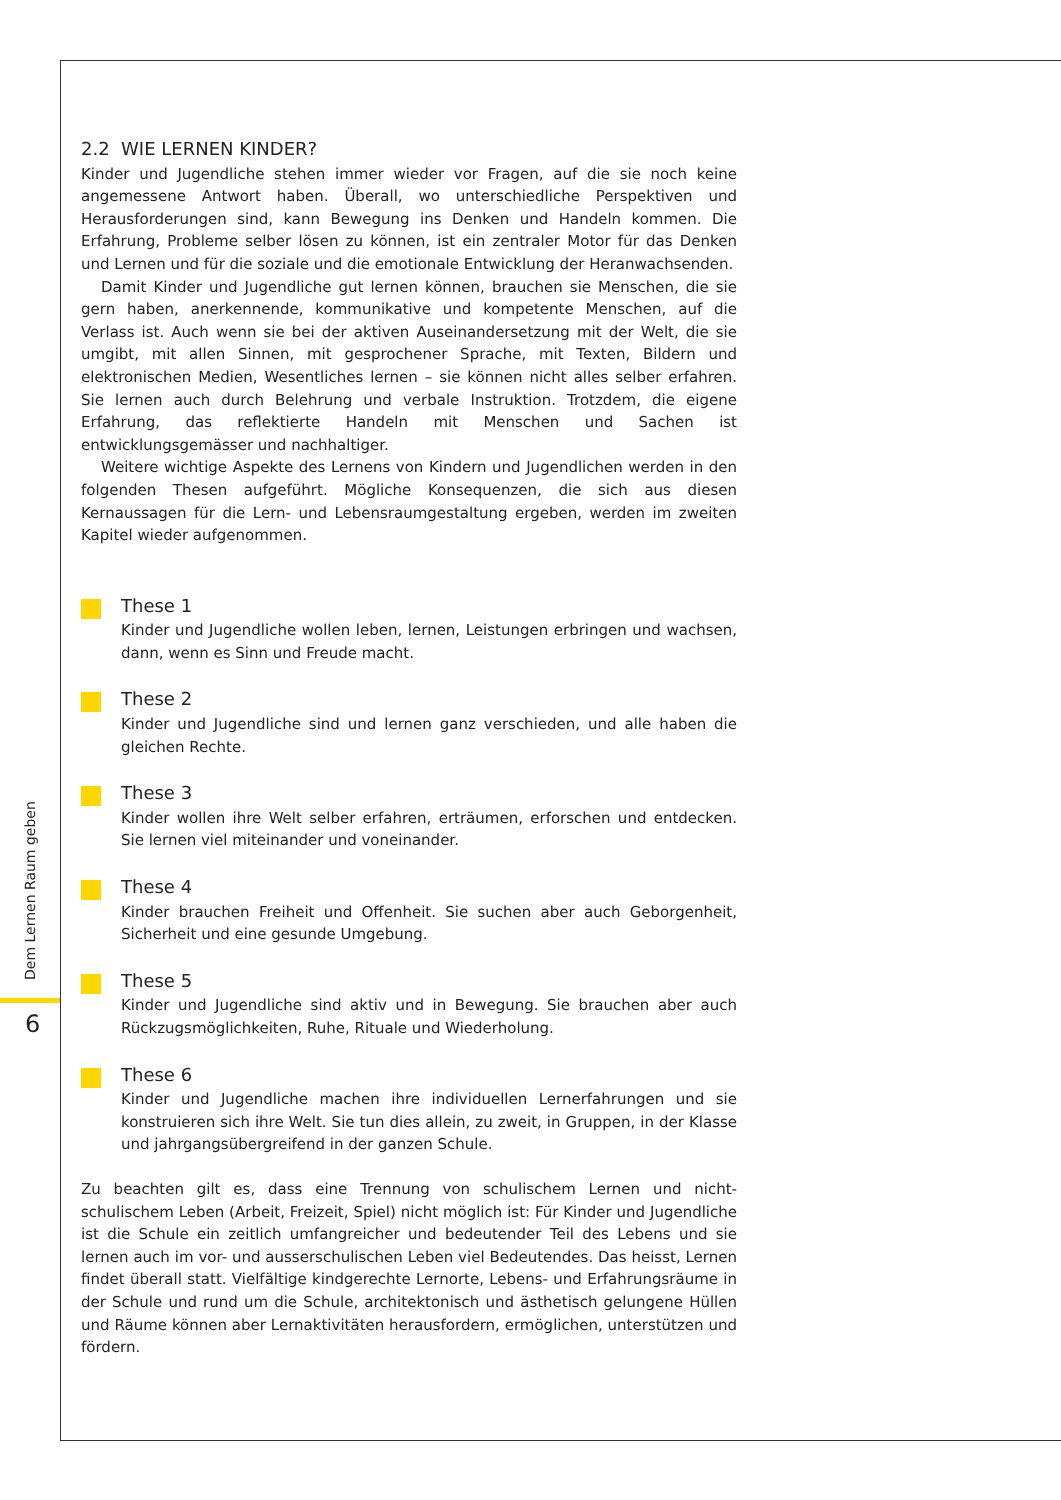Dem Lernen Raum geben
6
2.2 WIE LERNEN KINDER?
Kinder und Jugendliche stehen immer wieder vor Fragen, auf die sie noch keine angemessene Antwort haben. Überall, wo unterschiedliche Perspektiven und Herausforderungen sind, kann Bewegung ins Denken und Handeln kommen. Die Erfahrung, Probleme selber lösen zu können, ist ein zentraler Motor für das Denken und Lernen und für die soziale und die emotionale Entwicklung der Heranwachsenden.
Damit Kinder und Jugendliche gut lernen können, brauchen sie Menschen, die sie gern haben, anerkennende, kommunikative und kompetente Menschen, auf die Verlass ist. Auch wenn sie bei der aktiven Auseinandersetzung mit der Welt, die sie umgibt, mit allen Sinnen, mit gesprochener Sprache, mit Texten, Bildern und elektronischen Medien, Wesentliches lernen – sie können nicht alles selber erfahren. Sie lernen auch durch Belehrung und verbale Instruktion. Trotzdem, die eigene Erfahrung, das reflektierte Handeln mit Menschen und Sachen ist entwicklungsgemässer und nachhaltiger.
Weitere wichtige Aspekte des Lernens von Kindern und Jugendlichen werden in den folgenden Thesen aufgeführt. Mögliche Konsequenzen, die sich aus diesen Kernaussagen für die Lern- und Lebensraumgestaltung ergeben, werden im zweiten Kapitel wieder aufgenommen.
These 1
Kinder und Jugendliche wollen leben, lernen, Leistungen erbringen und wachsen, dann, wenn es Sinn und Freude macht.
These 2
Kinder und Jugendliche sind und lernen ganz verschieden, und alle haben die gleichen Rechte.
These 3
Kinder wollen ihre Welt selber erfahren, erträumen, erforschen und entdecken. Sie lernen viel miteinander und voneinander.
These 4
Kinder brauchen Freiheit und Offenheit. Sie suchen aber auch Geborgenheit, Sicherheit und eine gesunde Umgebung.
These 5
Kinder und Jugendliche sind aktiv und in Bewegung. Sie brauchen aber auch Rückzugsmöglichkeiten, Ruhe, Rituale und Wiederholung.
These 6
Kinder und Jugendliche machen ihre individuellen Lernerfahrungen und sie konstruieren sich ihre Welt. Sie tun dies allein, zu zweit, in Gruppen, in der Klasse und jahrgangsübergreifend in der ganzen Schule.
Zu beachten gilt es, dass eine Trennung von schulischem Lernen und nicht-schulischem Leben (Arbeit, Freizeit, Spiel) nicht möglich ist: Für Kinder und Jugendliche ist die Schule ein zeitlich umfangreicher und bedeutender Teil des Lebens und sie lernen auch im vor- und ausserschulischen Leben viel Bedeutendes. Das heisst, Lernen findet überall statt. Vielfältige kindgerechte Lernorte, Lebens- und Erfahrungsräume in der Schule und rund um die Schule, architektonisch und ästhetisch gelungene Hüllen und Räume können aber Lernaktivitäten herausfordern, ermöglichen, unterstützen und fördern.